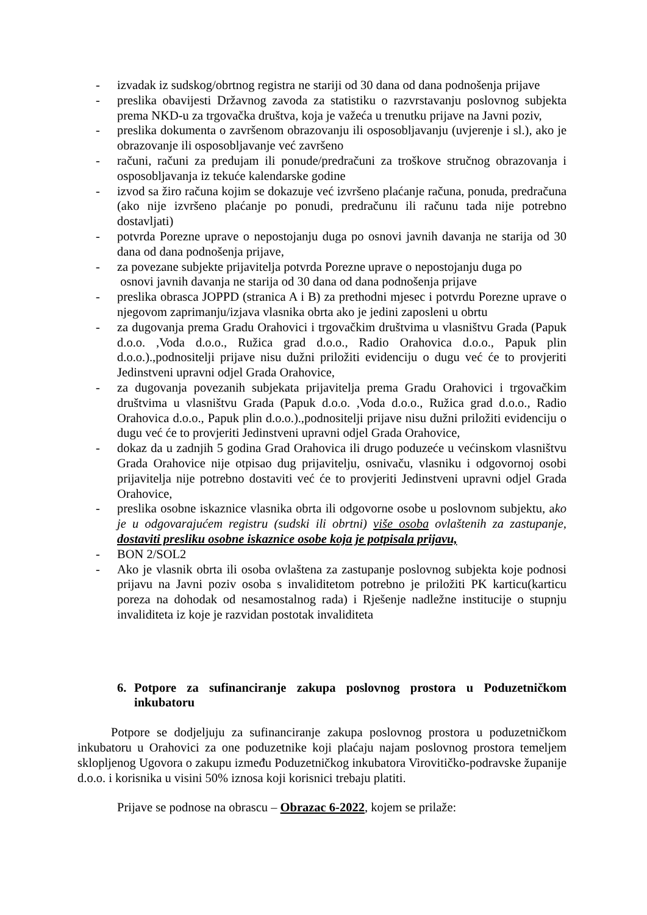- izvadak iz sudskog/obrtnog registra ne stariji od 30 dana od dana podnošenja prijave
- preslika obavijesti Državnog zavoda za statistiku o razvrstavanju poslovnog subjekta prema NKD-u za trgovačka društva, koja je važeća u trenutku prijave na Javni poziv,
- preslika dokumenta o završenom obrazovanju ili osposobljavanju (uvjerenje i sl.), ako je obrazovanje ili osposobljavanje već završeno
- računi, računi za predujam ili ponude/predračuni za troškove stručnog obrazovanja i osposobljavanja iz tekuće kalendarske godine
- izvod sa žiro računa kojim se dokazuje već izvršeno plaćanje računa, ponuda, predračuna (ako nije izvršeno plaćanje po ponudi, predračunu ili računu tada nije potrebno dostavljati)
- potvrda Porezne uprave o nepostojanju duga po osnovi javnih davanja ne starija od 30 dana od dana podnošenja prijave,
- za povezane subjekte prijavitelja potvrda Porezne uprave o nepostojanju duga po
osnovi javnih davanja ne starija od 30 dana od dana podnošenja prijave
- preslika obrasca JOPPD (stranica A i B) za prethodni mjesec i potvrdu Porezne uprave o njegovom zaprimanju/izjava vlasnika obrta ako je jedini zaposleni u obrtu
- za dugovanja prema Gradu Orahovici i trgovačkim društvima u vlasništvu Grada (Papuk d.o.o. ,Voda d.o.o., Ružica grad d.o.o., Radio Orahovica d.o.o., Papuk plin d.o.o.).,podnositelji prijave nisu dužni priložiti evidenciju o dugu već će to provjeriti Jedinstveni upravni odjel Grada Orahovice,
- za dugovanja povezanih subjekata prijavitelja prema Gradu Orahovici i trgovačkim društvima u vlasništvu Grada (Papuk d.o.o. ,Voda d.o.o., Ružica grad d.o.o., Radio Orahovica d.o.o., Papuk plin d.o.o.).,podnositelji prijave nisu dužni priložiti evidenciju o dugu već će to provjeriti Jedinstveni upravni odjel Grada Orahovice,
- dokaz da u zadnjih 5 godina Grad Orahovica ili drugo poduzeće u većinskom vlasništvu Grada Orahovice nije otpisao dug prijavitelju, osnivaču, vlasniku i odgovornoj osobi prijavitelja nije potrebno dostaviti već će to provjeriti Jedinstveni upravni odjel Grada Orahovice,
- preslika osobne iskaznice vlasnika obrta ili odgovorne osobe u poslovnom subjektu, ako je u odgovarajućem registru (sudski ili obrtni) više osoba ovlaštenih za zastupanje, dostaviti presliku osobne iskaznice osobe koja je potpisala prijavu,
- BON 2/SOL2
- Ako je vlasnik obrta ili osoba ovlaštena za zastupanje poslovnog subjekta koje podnosi prijavu na Javni poziv osoba s invaliditetom potrebno je priložiti PK karticu(karticu poreza na dohodak od nesamostalnog rada) i Rješenje nadležne institucije o stupnju invaliditeta iz koje je razvidan postotak invaliditeta
6. Potpore za sufinanciranje zakupa poslovnog prostora u Poduzetničkom inkubatoru
Potpore se dodjeljuju za sufinanciranje zakupa poslovnog prostora u poduzetničkom inkubatoru u Orahovici za one poduzetnike koji plaćaju najam poslovnog prostora temeljem sklopljenog Ugovora o zakupu između Poduzetničkog inkubatora Virovitičko-podravske županije d.o.o. i korisnika u visini 50% iznosa koji korisnici trebaju platiti.
Prijave se podnose na obrascu – Obrazac 6-2022, kojem se prilaže: